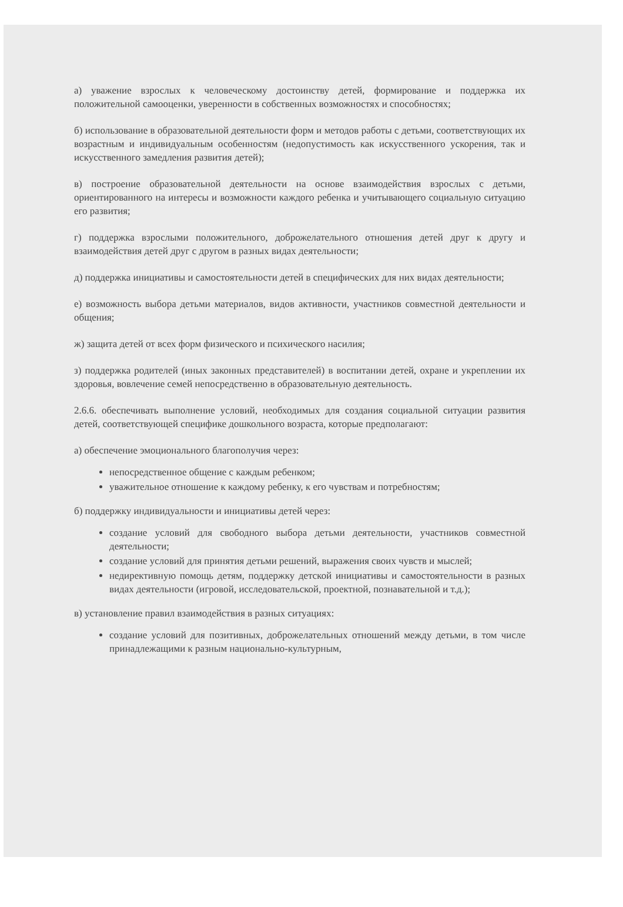а) уважение взрослых к человеческому достоинству детей, формирование и поддержка их положительной самооценки, уверенности в собственных возможностях и способностях;
б) использование в образовательной деятельности форм и методов работы с детьми, соответствующих их возрастным и индивидуальным особенностям (недопустимость как искусственного ускорения, так и искусственного замедления развития детей);
в) построение образовательной деятельности на основе взаимодействия взрослых с детьми, ориентированного на интересы и возможности каждого ребенка и учитывающего социальную ситуацию его развития;
г) поддержка взрослыми положительного, доброжелательного отношения детей друг к другу и взаимодействия детей друг с другом в разных видах деятельности;
д) поддержка инициативы и самостоятельности детей в специфических для них видах деятельности;
е) возможность выбора детьми материалов, видов активности, участников совместной деятельности и общения;
ж) защита детей от всех форм физического и психического насилия;
з) поддержка родителей (иных законных представителей) в воспитании детей, охране и укреплении их здоровья, вовлечение семей непосредственно в образовательную деятельность.
2.6.6. обеспечивать выполнение условий, необходимых для создания социальной ситуации развития детей, соответствующей специфике дошкольного возраста, которые предполагают:
а) обеспечение эмоционального благополучия через:
непосредственное общение с каждым ребенком;
уважительное отношение к каждому ребенку, к его чувствам и потребностям;
б) поддержку индивидуальности и инициативы детей через:
создание условий для свободного выбора детьми деятельности, участников совместной деятельности;
создание условий для принятия детьми решений, выражения своих чувств и мыслей;
недирективную помощь детям, поддержку детской инициативы и самостоятельности в разных видах деятельности (игровой, исследовательской, проектной, познавательной и т.д.);
в) установление правил взаимодействия в разных ситуациях:
создание условий для позитивных, доброжелательных отношений между детьми, в том числе принадлежащими к разным национально-культурным,